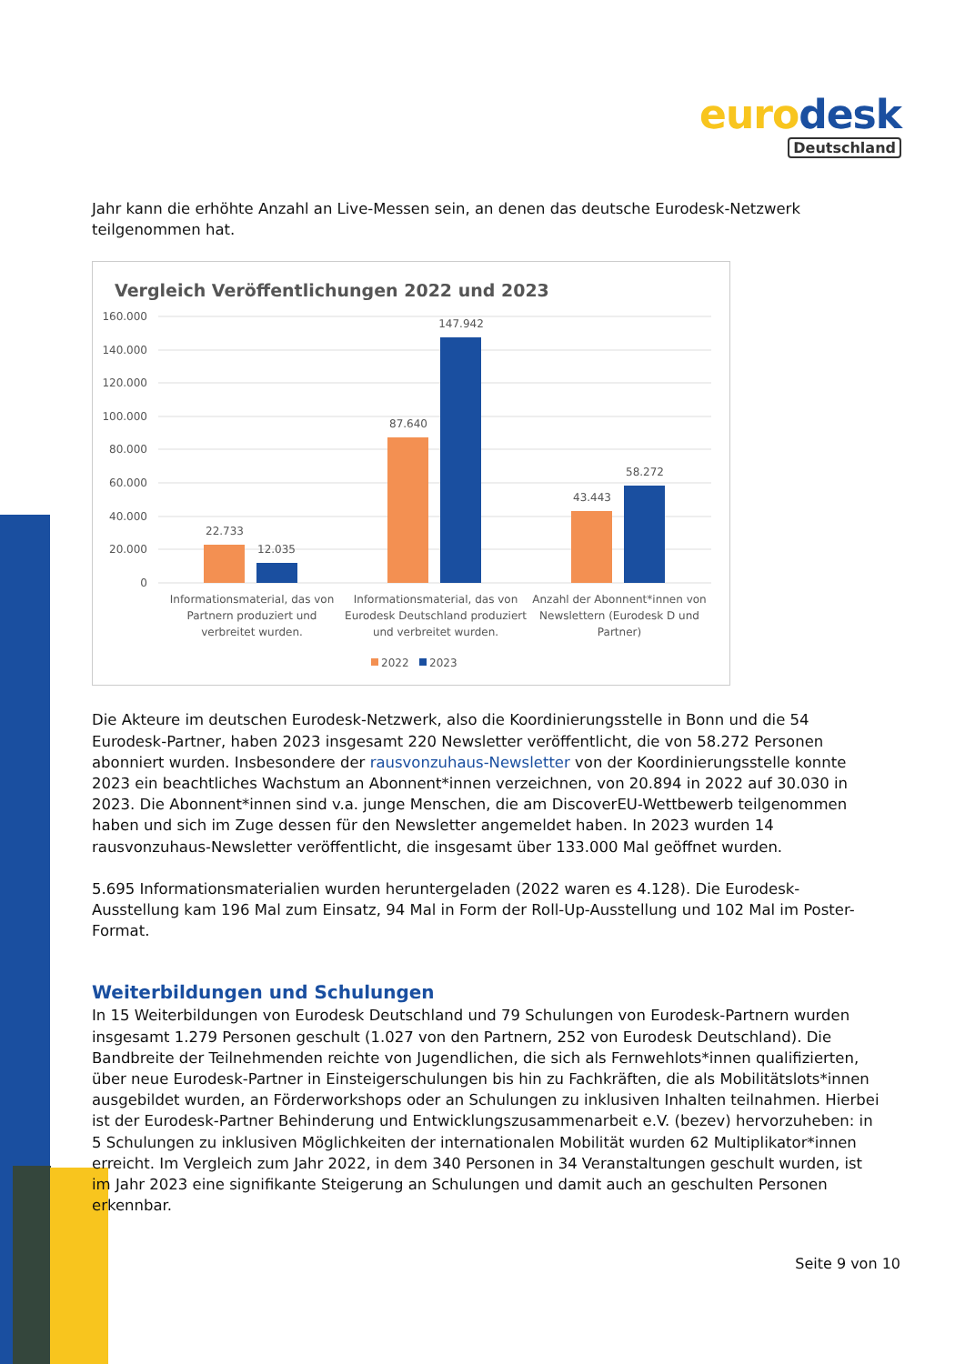euro desk
Deutschland
Jahr kann die erhöhte Anzahl an Live-Messen sein, an denen das deutsche Eurodesk-Netzwerk teilgenommen hat.
Vergleich Veröffentlichungen 2022 und 2023
160.000
140.000
120.000
100.000
80.000
60.000
40.000
20.000
0
22.733
12.035
87.640
147.942
43.443
58.272
Informationsmaterial, das von
Partnern produziert und
verbreitet wurden.
Informationsmaterial, das von
Eurodesk Deutschland produziert
und verbreitet wurden.
Anzahl der Abonnent*innen von
Newslettern (Eurodesk D und
Partner)
2022
2023
Die Akteure im deutschen Eurodesk-Netzwerk, also die Koordinierungsstelle in Bonn und die 54 Eurodesk-Partner, haben 2023 insgesamt 220 Newsletter veröffentlicht, die von 58.272 Personen abonniert wurden. Insbesondere der rausvonzuhaus-Newsletter von der Koordinierungsstelle konnte 2023 ein beachtliches Wachstum an Abonnent*innen verzeichnen, von 20.894 in 2022 auf 30.030 in 2023. Die Abonnent*innen sind v.a. junge Menschen, die am DiscoverEU-Wettbewerb teilgenommen haben und sich im Zuge dessen für den Newsletter angemeldet haben. In 2023 wurden 14 rausvonzuhaus-Newsletter veröffentlicht, die insgesamt über 133.000 Mal geöffnet wurden.
5.695 Informationsmaterialien wurden heruntergeladen (2022 waren es 4.128). Die Eurodesk-Ausstellung kam 196 Mal zum Einsatz, 94 Mal in Form der Roll-Up-Ausstellung und 102 Mal im Poster-Format.
Weiterbildungen und Schulungen
In 15 Weiterbildungen von Eurodesk Deutschland und 79 Schulungen von Eurodesk-Partnern wurden insgesamt 1.279 Personen geschult (1.027 von den Partnern, 252 von Eurodesk Deutschland). Die Bandbreite der Teilnehmenden reichte von Jugendlichen, die sich als Fernwehlots*innen qualifizierten, über neue Eurodesk-Partner in Einsteigerschulungen bis hin zu Fachkräften, die als Mobilitätslots*innen ausgebildet wurden, an Förderworkshops oder an Schulungen zu inklusiven Inhalten teilnahmen. Hierbei ist der Eurodesk-Partner Behinderung und Entwicklungszusammenarbeit e.V. (bezev) hervorzuheben: in 5 Schulungen zu inklusiven Möglichkeiten der internationalen Mobilität wurden 62 Multiplikator*innen erreicht. Im Vergleich zum Jahr 2022, in dem 340 Personen in 34 Veranstaltungen geschult wurden, ist im Jahr 2023 eine signifikante Steigerung an Schulungen und damit auch an geschulten Personen erkennbar.
Seite 9 von 10